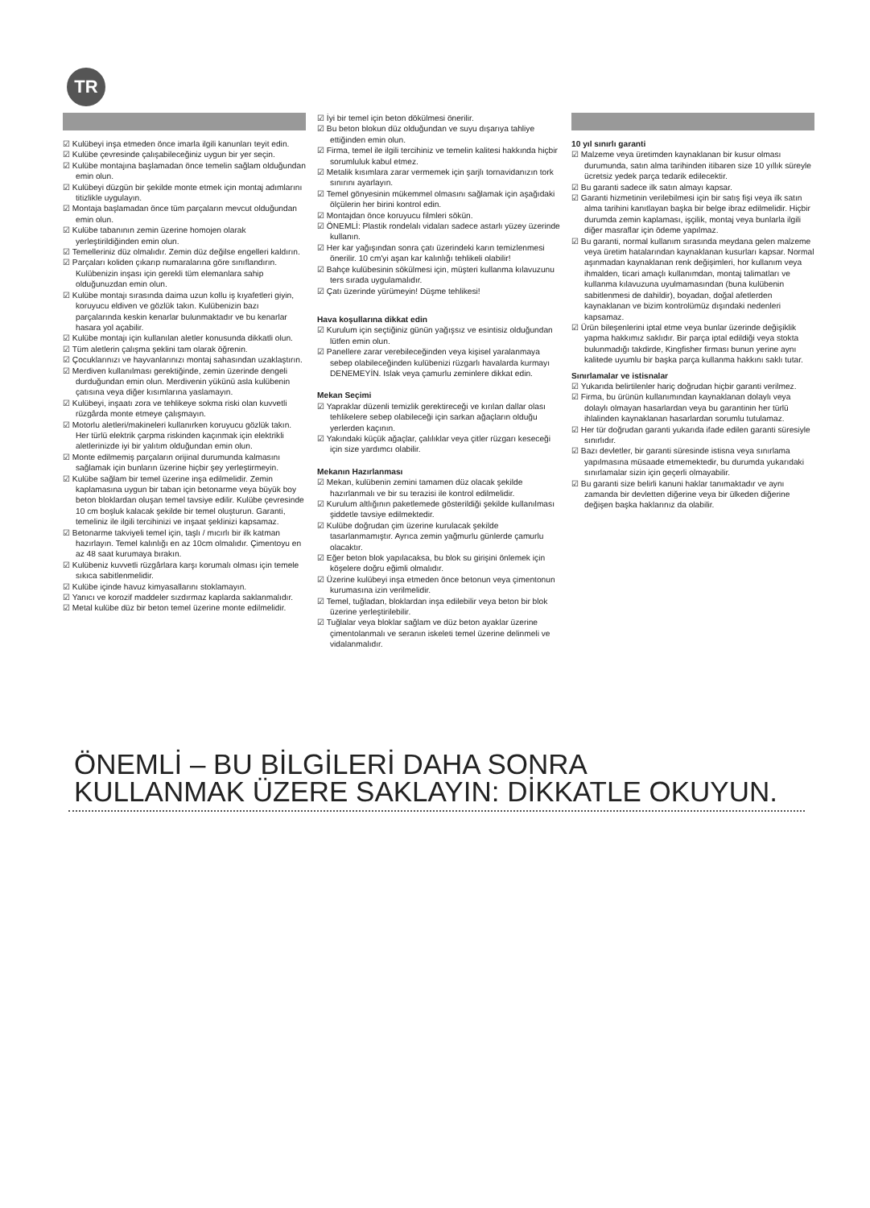TR
☑ Kulübeyi inşa etmeden önce imarla ilgili kanunları teyit edin.
☑ Kulübe çevresinde çalışabileceğiniz uygun bir yer seçin.
☑ Kulübe montajına başlamadan önce temelin sağlam olduğundan emin olun.
☑ Kulübeyi düzgün bir şekilde monte etmek için montaj adımlarını titizlikle uygulayın.
☑ Montaja başlamadan önce tüm parçaların mevcut olduğundan emin olun.
☑ Kulübe tabanının zemin üzerine homojen olarak yerleştirildiğinden emin olun.
☑ Temelleriniz düz olmalıdır. Zemin düz değilse engelleri kaldırın.
☑ Parçaları koliden çıkarıp numaralarına göre sınıflandırın. Kulübenizin inşası için gerekli tüm elemanlara sahip olduğunuzdan emin olun.
☑ Kulübe montajı sırasında daima uzun kollu iş kıyafetleri giyin, koruyucu eldiven ve gözlük takın. Kulübenizin bazı parçalarında keskin kenarlar bulunmaktadır ve bu kenarlar hasara yol açabilir.
☑ Kulübe montajı için kullanılan aletler konusunda dikkatli olun.
☑ Tüm aletlerin çalışma şeklini tam olarak öğrenin.
☑ Çocuklarınızı ve hayvanlarınızı montaj sahasından uzaklaştırın.
☑ Merdiven kullanılması gerektiğinde, zemin üzerinde dengeli durduğundan emin olun. Merdivenin yükünü asla kulübenin çatısına veya diğer kısımlarına yaslamayın.
☑ Kulübeyi, inşaatı zora ve tehlikeye sokma riski olan kuvvetli rüzgârda monte etmeye çalışmayın.
☑ Motorlu aletleri/makineleri kullanırken koruyucu gözlük takın. Her türlü elektrik çarpma riskinden kaçınmak için elektrikli aletlerinizde iyi bir yalıtım olduğundan emin olun.
☑ Monte edilmemiş parçaların orijinal durumunda kalmasını sağlamak için bunların üzerine hiçbir şey yerleştirmeyin.
☑ Kulübe sağlam bir temel üzerine inşa edilmelidir. Zemin kaplamasına uygun bir taban için betonarme veya büyük boy beton bloklardan oluşan temel tavsiye edilir. Kulübe çevresinde 10 cm boşluk kalacak şekilde bir temel oluşturun. Garanti, temeliniz ile ilgili tercihinizi ve inşaat şeklinizi kapsamaz.
☑ Betonarme takviyeli temel için, taşlı / mıcırlı bir ilk katman hazırlayın. Temel kalınlığı en az 10cm olmalıdır. Çimentoyu en az 48 saat kurumaya bırakın.
☑ Kulübeniz kuvvetli rüzgârlara karşı korumalı olması için temele sıkıca sabitlenmelidir.
☑ Kulübe içinde havuz kimyasallarını stoklamayın.
☑ Yanıcı ve korozif maddeler sızdırmaz kaplarda saklanmalıdır.
☑ Metal kulübe düz bir beton temel üzerine monte edilmelidir.
☑ İyi bir temel için beton dökülmesi önerilir.
☑ Bu beton blokun düz olduğundan ve suyu dışarıya tahliye ettiğinden emin olun.
☑ Firma, temel ile ilgili tercihiniz ve temelin kalitesi hakkında hiçbir sorumluluk kabul etmez.
☑ Metalik kısımlara zarar vermemek için şarjlı tornavidanızın tork sınırını ayarlayın.
☑ Temel gönyesinin mükemmel olmasını sağlamak için aşağıdaki ölçülerin her birini kontrol edin.
☑ Montajdan önce koruyucu filmleri sökün.
☑ ÖNEMLİ: Plastik rondelalı vidaları sadece astarlı yüzey üzerinde kullanın.
☑ Her kar yağışından sonra çatı üzerindeki karın temizlenmesi önerilir. 10 cm'yi aşan kar kalınlığı tehlikeli olabilir!
☑ Bahçe kulübesinin sökülmesi için, müşteri kullanma kılavuzunu ters sırada uygulamalıdır.
☑ Çatı üzerinde yürümeyin! Düşme tehlikesi!
Hava koşullarına dikkat edin
☑ Kurulum için seçtiğiniz günün yağışsız ve esintisiz olduğundan lütfen emin olun.
☑ Panellere zarar verebileceğinden veya kişisel yaralanmaya sebep olabileceğinden kulübenizi rüzgarlı havalarda kurmayı DENEMEYİN. Islak veya çamurlu zeminlere dikkat edin.
Mekan Seçimi
☑ Yapraklar düzenli temizlik gerektireceği ve kırılan dallar olası tehlikelere sebep olabileceği için sarkan ağaçların olduğu yerlerden kaçının.
☑ Yakındaki küçük ağaçlar, çalılıklar veya çitler rüzgarı keseceği için size yardımcı olabilir.
Mekanın Hazırlanması
☑ Mekan, kulübenin zemini tamamen düz olacak şekilde hazırlanmalı ve bir su terazisi ile kontrol edilmelidir.
☑ Kurulum altlığının paketlemede gösterildiği şekilde kullanılması şiddetle tavsiye edilmektedir.
☑ Kulübe doğrudan çim üzerine kurulacak şekilde tasarlanmamıştır. Ayrıca zemin yağmurlu günlerde çamurlu olacaktır.
☑ Eğer beton blok yapılacaksa, bu blok su girişini önlemek için köşelere doğru eğimli olmalıdır.
☑ Üzerine kulübeyi inşa etmeden önce betonun veya çimentonun kurumasına izin verilmelidir.
☑ Temel, tuğladan, bloklardan inşa edilebilir veya beton bir blok üzerine yerleştirilebilir.
☑ Tuğlalar veya bloklar sağlam ve düz beton ayaklar üzerine çimentolanmalı ve seranın iskeleti temel üzerine delinmeli ve vidalanmalıdır.
10 yıl sınırlı garanti
☑ Malzeme veya üretimden kaynaklanan bir kusur olması durumunda, satın alma tarihinden itibaren size 10 yıllık süreyle ücretsiz yedek parça tedarik edilecektir.
☑ Bu garanti sadece ilk satın almayı kapsar.
☑ Garanti hizmetinin verilebilmesi için bir satış fişi veya ilk satın alma tarihini kanıtlayan başka bir belge ibraz edilmelidir. Hiçbir durumda zemin kaplaması, işçilik, montaj veya bunlarla ilgili diğer masraflar için ödeme yapılmaz.
☑ Bu garanti, normal kullanım sırasında meydana gelen malzeme veya üretim hatalarından kaynaklanan kusurları kapsar. Normal aşınmadan kaynaklanan renk değişimleri, hor kullanım veya ihmalden, ticari amaçlı kullanımdan, montaj talimatları ve kullanma kılavuzuna uyulmamasından (buna kulübenin sabitlenmesi de dahildir), boyadan, doğal afetlerden kaynaklanan ve bizim kontrolümüz dışındaki nedenleri kapsamaz.
☑ Ürün bileşenlerini iptal etme veya bunlar üzerinde değişiklik yapma hakkımız saklıdır. Bir parça iptal edildiği veya stokta bulunmadığı takdirde, Kingfisher firması bunun yerine aynı kalitede uyumlu bir başka parça kullanma hakkını saklı tutar.
Sınırlamalar ve istisnalar
☑ Yukarıda belirtilenler hariç doğrudan hiçbir garanti verilmez.
☑ Firma, bu ürünün kullanımından kaynaklanan dolaylı veya dolaylı olmayan hasarlardan veya bu garantinin her türlü ihlalinden kaynaklanan hasarlardan sorumlu tutulamaz.
☑ Her tür doğrudan garanti yukarıda ifade edilen garanti süresiyle sınırlıdır.
☑ Bazı devletler, bir garanti süresinde istisna veya sınırlama yapılmasına müsaade etmemektedir, bu durumda yukarıdaki sınırlamalar sizin için geçerli olmayabilir.
☑ Bu garanti size belirli kanuni haklar tanımaktadır ve aynı zamanda bir devletten diğerine veya bir ülkeden diğerine değişen başka haklarınız da olabilir.
ÖNEMLİ – BU BİLGİLERİ DAHA SONRA
KULLANMAK ÜZERE SAKLAYIN: DİKKATLE OKUYUN.